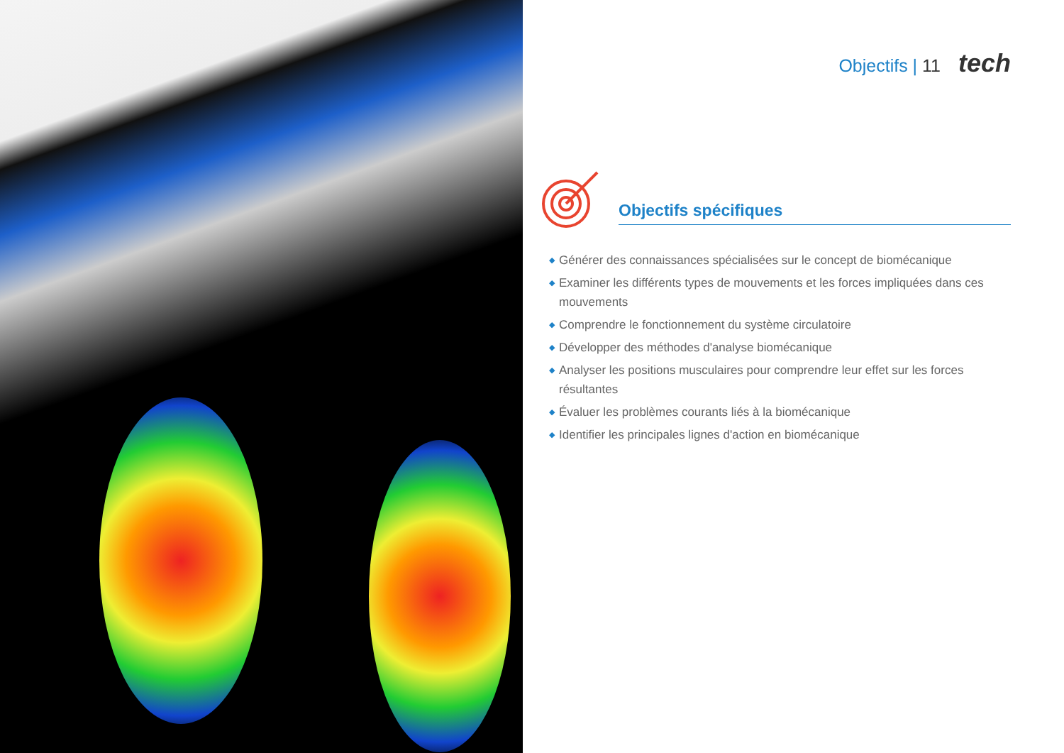Objectifs | 11 tech
Objectifs spécifiques
◆ Générer des connaissances spécialisées sur le concept de biomécanique
◆ Examiner les différents types de mouvements et les forces impliquées dans ces mouvements
◆ Comprendre le fonctionnement du système circulatoire
◆ Développer des méthodes d'analyse biomécanique
◆ Analyser les positions musculaires pour comprendre leur effet sur les forces résultantes
◆ Évaluer les problèmes courants liés à la biomécanique
◆ Identifier les principales lignes d'action en biomécanique